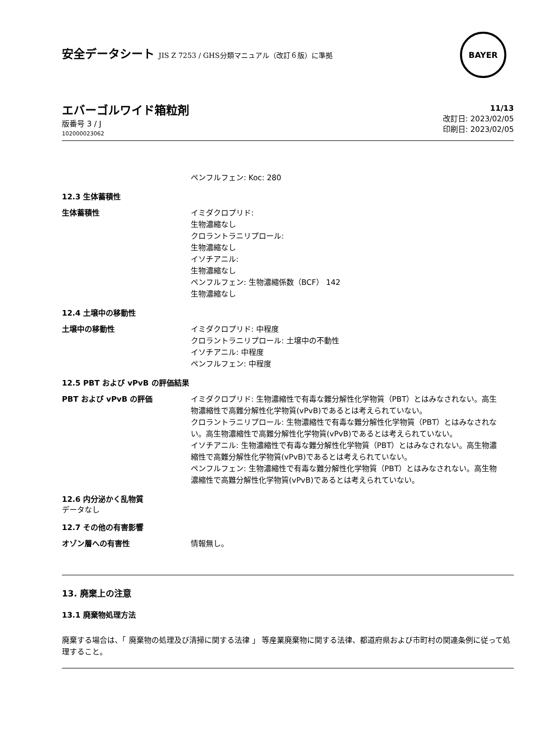安全データシート JIS Z 7253 / GHS分類マニュアル（改訂６版）に準拠
BAYER
エバーゴルワイド箱粒剤
版番号 3 / J
102000023062
11/13
改訂日: 2023/02/05
印刷日: 2023/02/05
ペンフルフェン: Koc: 280
12.3 生体蓄積性
生体蓄積性 イミダクロプリド:
生物濃縮なし
クロラントラニリプロール:
生物濃縮なし
イソチアニル:
生物濃縮なし
ペンフルフェン: 生物濃縮係数（BCF） 142
生物濃縮なし
12.4 土壌中の移動性
土壌中の移動性 イミダクロプリド: 中程度
クロラントラニリプロール: 土壌中の不動性
イソチアニル: 中程度
ペンフルフェン: 中程度
12.5 PBT および vPvB の評価結果
PBT および vPvB の評価 イミダクロプリド: 生物濃縮性で有毒な難分解性化学物質（PBT）とはみなされない。高生物濃縮性で高難分解性化学物質(vPvB)であるとは考えられていない。
クロラントラニリプロール: 生物濃縮性で有毒な難分解性化学物質（PBT）とはみなされない。高生物濃縮性で高難分解性化学物質(vPvB)であるとは考えられていない。
イソチアニル: 生物濃縮性で有毒な難分解性化学物質（PBT）とはみなされない。高生物濃縮性で高難分解性化学物質(vPvB)であるとは考えられていない。
ペンフルフェン: 生物濃縮性で有毒な難分解性化学物質（PBT）とはみなされない。高生物濃縮性で高難分解性化学物質(vPvB)であるとは考えられていない。
12.6 内分泌かく乱物質
データなし
12.7 その他の有害影響
オゾン層への有害性 情報無し。
13. 廃棄上の注意
13.1 廃棄物処理方法
廃棄する場合は、「 廃棄物の処理及び清掃に関する法律 」 等産業廃棄物に関する法律、都道府県および市町村の関連条例に従って処理すること。